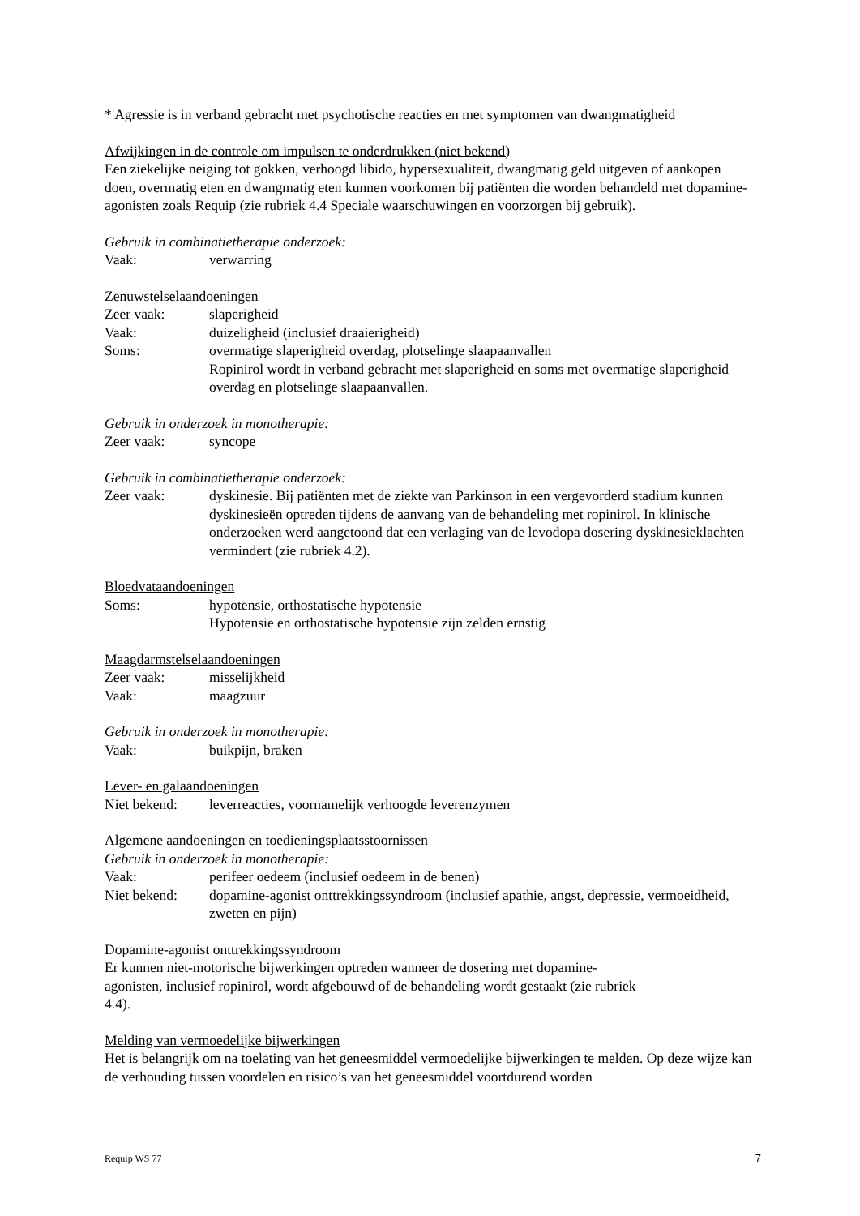* Agressie is in verband gebracht met psychotische reacties en met symptomen van dwangmatigheid
Afwijkingen in de controle om impulsen te onderdrukken (niet bekend)
Een ziekelijke neiging tot gokken, verhoogd libido, hypersexualiteit, dwangmatig geld uitgeven of aankopen doen, overmatig eten en dwangmatig eten kunnen voorkomen bij patiënten die worden behandeld met dopamine-agonisten zoals Requip (zie rubriek 4.4 Speciale waarschuwingen en voorzorgen bij gebruik).
Gebruik in combinatietherapie onderzoek:
Vaak: verwarring
Zenuwstelselaandoeningen
Zeer vaak: slaperigheid
Vaak: duizeligheid (inclusief draaierigheid)
Soms: overmatige slaperigheid overdag, plotselinge slaapaanvallen
Ropinirol wordt in verband gebracht met slaperigheid en soms met overmatige slaperigheid overdag en plotselinge slaapaanvallen.
Gebruik in onderzoek in monotherapie:
Zeer vaak: syncope
Gebruik in combinatietherapie onderzoek:
Zeer vaak: dyskinesie. Bij patiënten met de ziekte van Parkinson in een vergevorderd stadium kunnen dyskinesieën optreden tijdens de aanvang van de behandeling met ropinirol. In klinische onderzoeken werd aangetoond dat een verlaging van de levodopa dosering dyskinesieklachten vermindert (zie rubriek 4.2).
Bloedvataandoeningen
Soms: hypotensie, orthostatische hypotensie
Hypotensie en orthostatische hypotensie zijn zelden ernstig
Maagdarmstelselaandoeningen
Zeer vaak: misselijkheid
Vaak: maagzuur
Gebruik in onderzoek in monotherapie:
Vaak: buikpijn, braken
Lever- en galaandoeningen
Niet bekend: leverreacties, voornamelijk verhoogde leverenzymen
Algemene aandoeningen en toedieningsplaatsstoornissen
Gebruik in onderzoek in monotherapie:
Vaak: perifeer oedeem (inclusief oedeem in de benen)
Niet bekend: dopamine-agonist onttrekkingssyndroom (inclusief apathie, angst, depressie, vermoeidheid, zweten en pijn)
Dopamine-agonist onttrekkingssyndroom
Er kunnen niet-motorische bijwerkingen optreden wanneer de dosering met dopamine-
agonisten, inclusief ropinirol, wordt afgebouwd of de behandeling wordt gestaakt (zie rubriek
4.4).
Melding van vermoedelijke bijwerkingen
Het is belangrijk om na toelating van het geneesmiddel vermoedelijke bijwerkingen te melden. Op deze wijze kan de verhouding tussen voordelen en risico’s van het geneesmiddel voortdurend worden
Requip WS 77 7